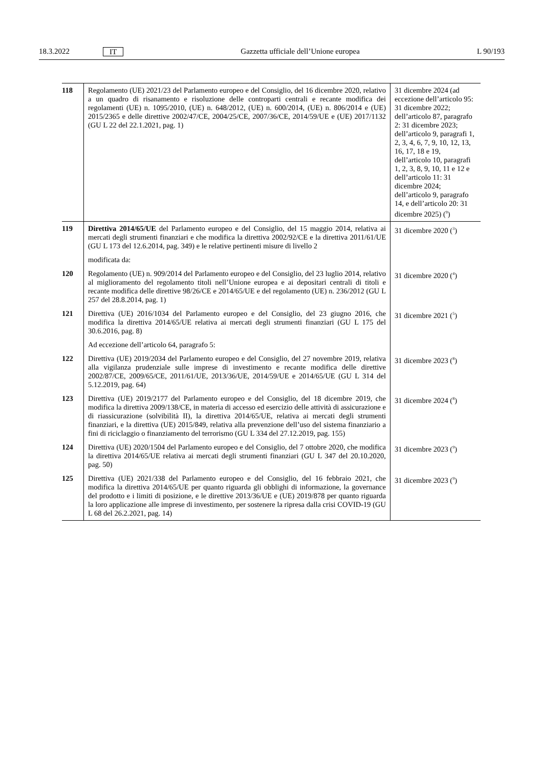18.3.2022 IT Gazzetta ufficiale dell’Unione europea L 90/193
| 118 | Regolamento (UE) 2021/23 del Parlamento europeo e del Consiglio, del 16 dicembre 2020, relativo a un quadro di risanamento e risoluzione delle controparti centrali e recante modifica dei regolamenti (UE) n. 1095/2010, (UE) n. 648/2012, (UE) n. 600/2014, (UE) n. 806/2014 e (UE) 2015/2365 e delle direttive 2002/47/CE, 2004/25/CE, 2007/36/CE, 2014/59/UE e (UE) 2017/1132 (GU L 22 del 22.1.2021, pag. 1) | 31 dicembre 2024 (ad eccezione dell’articolo 95: 31 dicembre 2022; dell’articolo 87, paragrafo 2: 31 dicembre 2023; dell’articolo 9, paragrafi 1, 2, 3, 4, 6, 7, 9, 10, 12, 13, 16, 17, 18 e 19, dell’articolo 10, paragrafi 1, 2, 3, 8, 9, 10, 11 e 12 e dell’articolo 11: 31 dicembre 2024; dell’articolo 9, paragrafo 14, e dell’articolo 20: 31 dicembre 2025) (<sup>9</sup>) |
| 119 | Direttiva 2014/65/UE del Parlamento europeo e del Consiglio, del 15 maggio 2014, relativa ai mercati degli strumenti finanziari e che modifica la direttiva 2002/92/CE e la direttiva 2011/61/UE (GU L 173 del 12.6.2014, pag. 349) e le relative pertinenti misure di livello 2 | 31 dicembre 2020 (<sup>3</sup>) |
| | modificata da: | |
| 120 | Regolamento (UE) n. 909/2014 del Parlamento europeo e del Consiglio, del 23 luglio 2014, relativo al miglioramento del regolamento titoli nell’Unione europea e ai depositari centrali di titoli e recante modifica delle direttive 98/26/CE e 2014/65/UE e del regolamento (UE) n. 236/2012 (GU L 257 del 28.8.2014, pag. 1) | 31 dicembre 2020 (<sup>4</sup>) |
| 121 | Direttiva (UE) 2016/1034 del Parlamento europeo e del Consiglio, del 23 giugno 2016, che modifica la direttiva 2014/65/UE relativa ai mercati degli strumenti finanziari (GU L 175 del 30.6.2016, pag. 8) | 31 dicembre 2021 (<sup>5</sup>) |
| | Ad eccezione dell’articolo 64, paragrafo 5: | |
| 122 | Direttiva (UE) 2019/2034 del Parlamento europeo e del Consiglio, del 27 novembre 2019, relativa alla vigilanza prudenziale sulle imprese di investimento e recante modifica delle direttive 2002/87/CE, 2009/65/CE, 2011/61/UE, 2013/36/UE, 2014/59/UE e 2014/65/UE (GU L 314 del 5.12.2019, pag. 64) | 31 dicembre 2023 (<sup>8</sup>) |
| 123 | Direttiva (UE) 2019/2177 del Parlamento europeo e del Consiglio, del 18 dicembre 2019, che modifica la direttiva 2009/138/CE, in materia di accesso ed esercizio delle attività di assicurazione e di riassicurazione (solvibilità II), la direttiva 2014/65/UE, relativa ai mercati degli strumenti finanziari, e la direttiva (UE) 2015/849, relativa alla prevenzione dell’uso del sistema finanziario a fini di riciclaggio o finanziamento del terrorismo (GU L 334 del 27.12.2019, pag. 155) | 31 dicembre 2024 (<sup>8</sup>) |
| 124 | Direttiva (UE) 2020/1504 del Parlamento europeo e del Consiglio, del 7 ottobre 2020, che modifica la direttiva 2014/65/UE relativa ai mercati degli strumenti finanziari (GU L 347 del 20.10.2020, pag. 50) | 31 dicembre 2023 (<sup>9</sup>) |
| 125 | Direttiva (UE) 2021/338 del Parlamento europeo e del Consiglio, del 16 febbraio 2021, che modifica la direttiva 2014/65/UE per quanto riguarda gli obblighi di informazione, la governance del prodotto e i limiti di posizione, e le direttive 2013/36/UE e (UE) 2019/878 per quanto riguarda la loro applicazione alle imprese di investimento, per sostenere la ripresa dalla crisi COVID-19 (GU L 68 del 26.2.2021, pag. 14) | 31 dicembre 2023 (<sup>9</sup>) |